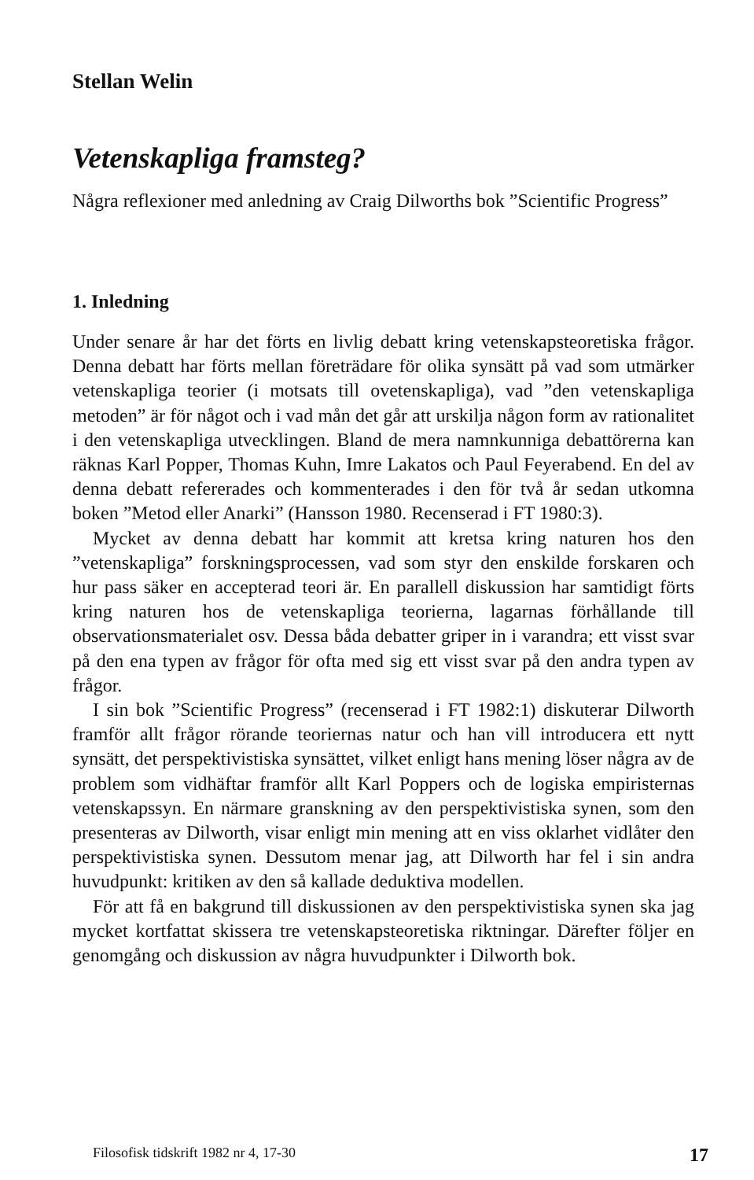Stellan Welin
Vetenskapliga framsteg?
Några reflexioner med anledning av Craig Dilworths bok ”Scientific Progress”
1. Inledning
Under senare år har det förts en livlig debatt kring vetenskapsteoretiska frågor. Denna debatt har förts mellan företrädare för olika synsätt på vad som utmärker vetenskapliga teorier (i motsats till ovetenskapliga), vad ”den vetenskapliga metoden” är för något och i vad mån det går att urskilja någon form av rationalitet i den vetenskapliga utvecklingen. Bland de mera namnkunniga debattörerna kan räknas Karl Popper, Thomas Kuhn, Imre Lakatos och Paul Feyerabend. En del av denna debatt refererades och kommenterades i den för två år sedan utkomna boken ”Metod eller Anarki” (Hansson 1980. Recenserad i FT 1980:3).
Mycket av denna debatt har kommit att kretsa kring naturen hos den ”vetenskapliga” forskningsprocessen, vad som styr den enskilde forskaren och hur pass säker en accepterad teori är. En parallell diskussion har samtidigt förts kring naturen hos de vetenskapliga teorierna, lagarnas förhållande till observationsmaterialet osv. Dessa båda debatter griper in i varandra; ett visst svar på den ena typen av frågor för ofta med sig ett visst svar på den andra typen av frågor.
I sin bok ”Scientific Progress” (recenserad i FT 1982:1) diskuterar Dilworth framför allt frågor rörande teoriernas natur och han vill introducera ett nytt synsätt, det perspektivistiska synsättet, vilket enligt hans mening löser några av de problem som vidhäftar framför allt Karl Poppers och de logiska empiristernas vetenskapssyn. En närmare granskning av den perspektivistiska synen, som den presenteras av Dilworth, visar enligt min mening att en viss oklarhet vidlåter den perspektivistiska synen. Dessutom menar jag, att Dilworth har fel i sin andra huvudpunkt: kritiken av den så kallade deduktiva modellen.
För att få en bakgrund till diskussionen av den perspektivistiska synen ska jag mycket kortfattat skissera tre vetenskapsteoretiska riktningar. Därefter följer en genomgång och diskussion av några huvudpunkter i Dilworth bok.
Filosofisk tidskrift 1982 nr 4, 17-30 17